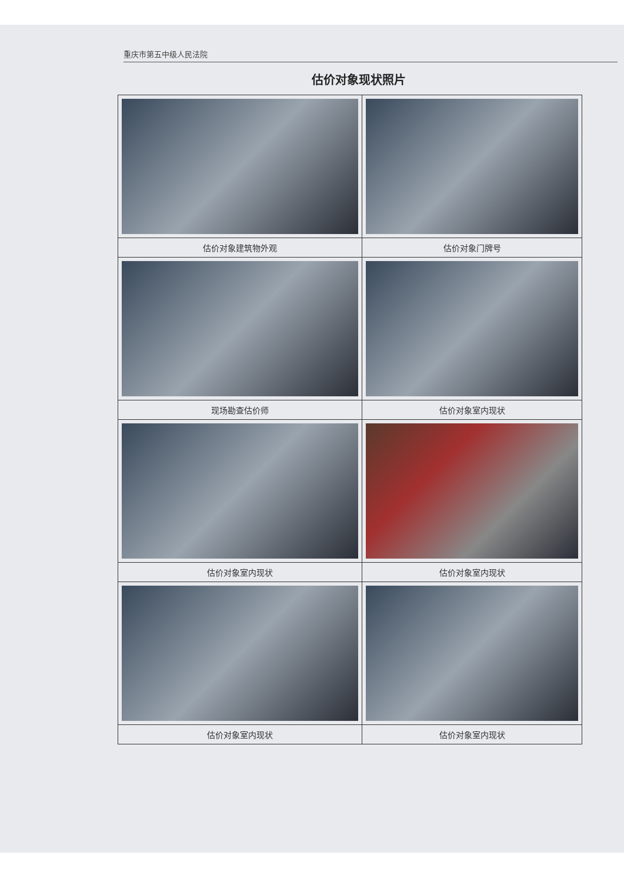重庆市第五中级人民法院
估价对象现状照片
| 估价对象建筑物外观 | 估价对象门牌号 |
| 现场勘查估价师 | 估价对象室内现状 |
| 估价对象室内现状 | 估价对象室内现状 |
| 估价对象室内现状 | 估价对象室内现状 |